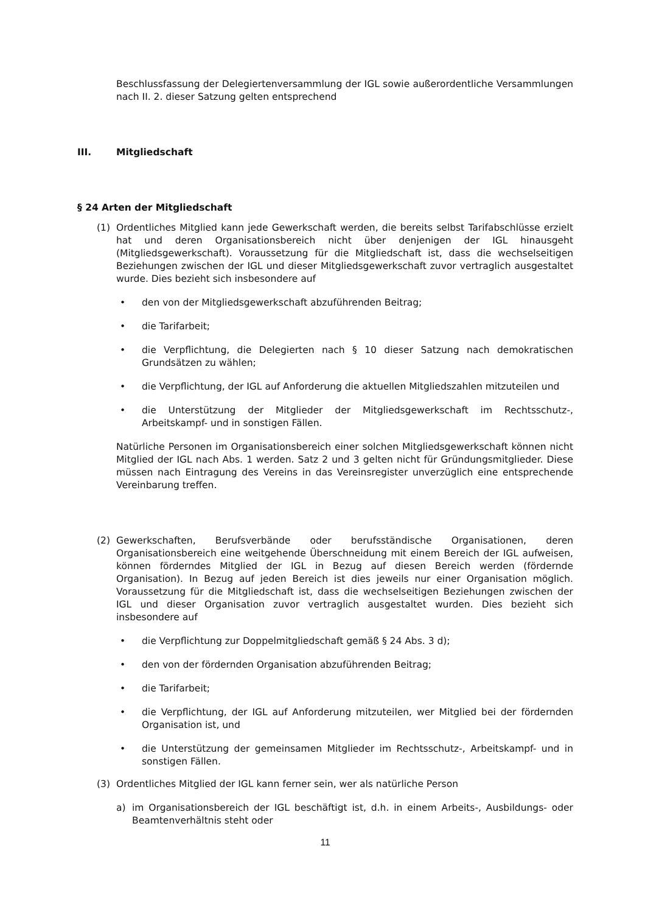Beschlussfassung der Delegiertenversammlung der IGL sowie außerordentliche Versammlungen nach II. 2. dieser Satzung gelten entsprechend
III. Mitgliedschaft
§ 24 Arten der Mitgliedschaft
(1) Ordentliches Mitglied kann jede Gewerkschaft werden, die bereits selbst Tarifabschlüsse erzielt hat und deren Organisationsbereich nicht über denjenigen der IGL hinausgeht (Mitgliedsgewerkschaft). Voraussetzung für die Mitgliedschaft ist, dass die wechselseitigen Beziehungen zwischen der IGL und dieser Mitgliedsgewerkschaft zuvor vertraglich ausgestaltet wurde. Dies bezieht sich insbesondere auf
• den von der Mitgliedsgewerkschaft abzuführenden Beitrag;
• die Tarifarbeit;
• die Verpflichtung, die Delegierten nach § 10 dieser Satzung nach demokratischen Grundsätzen zu wählen;
• die Verpflichtung, der IGL auf Anforderung die aktuellen Mitgliedszahlen mitzuteilen und
• die Unterstützung der Mitglieder der Mitgliedsgewerkschaft im Rechtsschutz-, Arbeitskampf- und in sonstigen Fällen.
Natürliche Personen im Organisationsbereich einer solchen Mitgliedsgewerkschaft können nicht Mitglied der IGL nach Abs. 1 werden. Satz 2 und 3 gelten nicht für Gründungsmitglieder. Diese müssen nach Eintragung des Vereins in das Vereinsregister unverzüglich eine entsprechende Vereinbarung treffen.
(2) Gewerkschaften, Berufsverbände oder berufsständische Organisationen, deren Organisationsbereich eine weitgehende Überschneidung mit einem Bereich der IGL aufweisen, können förderndes Mitglied der IGL in Bezug auf diesen Bereich werden (fördernde Organisation). In Bezug auf jeden Bereich ist dies jeweils nur einer Organisation möglich. Voraussetzung für die Mitgliedschaft ist, dass die wechselseitigen Beziehungen zwischen der IGL und dieser Organisation zuvor vertraglich ausgestaltet wurden. Dies bezieht sich insbesondere auf
• die Verpflichtung zur Doppelmitgliedschaft gemäß § 24 Abs. 3 d);
• den von der fördernden Organisation abzuführenden Beitrag;
• die Tarifarbeit;
• die Verpflichtung, der IGL auf Anforderung mitzuteilen, wer Mitglied bei der fördernden Organisation ist, und
• die Unterstützung der gemeinsamen Mitglieder im Rechtsschutz-, Arbeitskampf- und in sonstigen Fällen.
(3) Ordentliches Mitglied der IGL kann ferner sein, wer als natürliche Person
a) im Organisationsbereich der IGL beschäftigt ist, d.h. in einem Arbeits-, Ausbildungs- oder Beamtenverhältnis steht oder
11